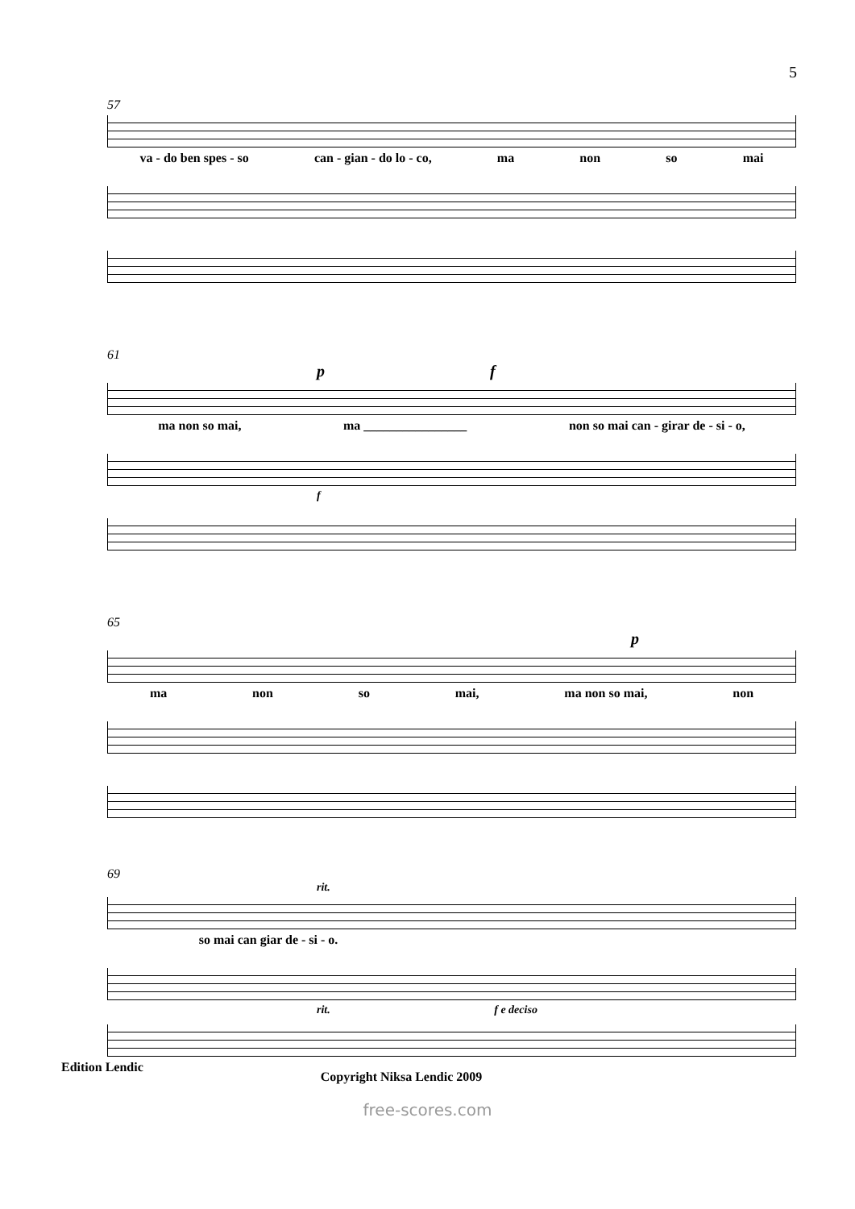5
57
va - do ben spes - so can - gian - do lo - co, ma non so mai
61
p f
ma non so mai, ma ________________ non so mai can - girar de - si - o,
f
65
p
ma non so mai, ma non so mai, non
69
rit.
so mai can giar de - si - o.
rit. f e deciso
Edition Lendic Copyright Niksa Lendic 2009
free-scores.com